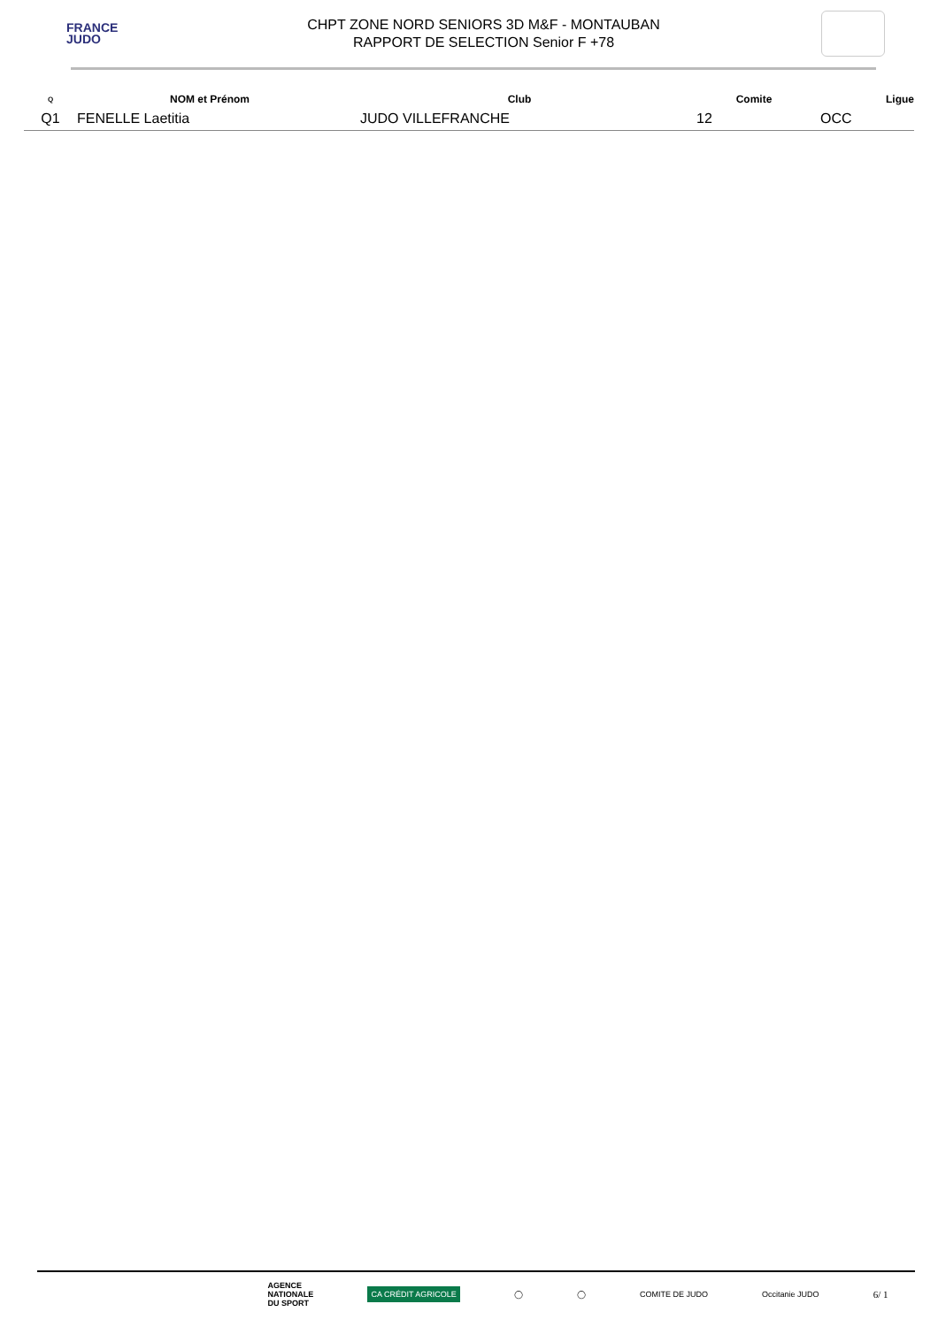FRANCE
JUDO
CHPT ZONE NORD SENIORS 3D M&F - MONTAUBAN
RAPPORT DE SELECTION Senior F +78
| Q | NOM et Prénom | Club | Comite | Ligue |
| --- | --- | --- | --- | --- |
| Q1 | FENELLE Laetitia | JUDO VILLEFRANCHE | 12 | OCC |
AGENCE
NATIONALE
DU SPORT CA CRÉDIT AGRICOLE ◯ ◯ COMITE DE JUDO Occitanie JUDO 6/ 1